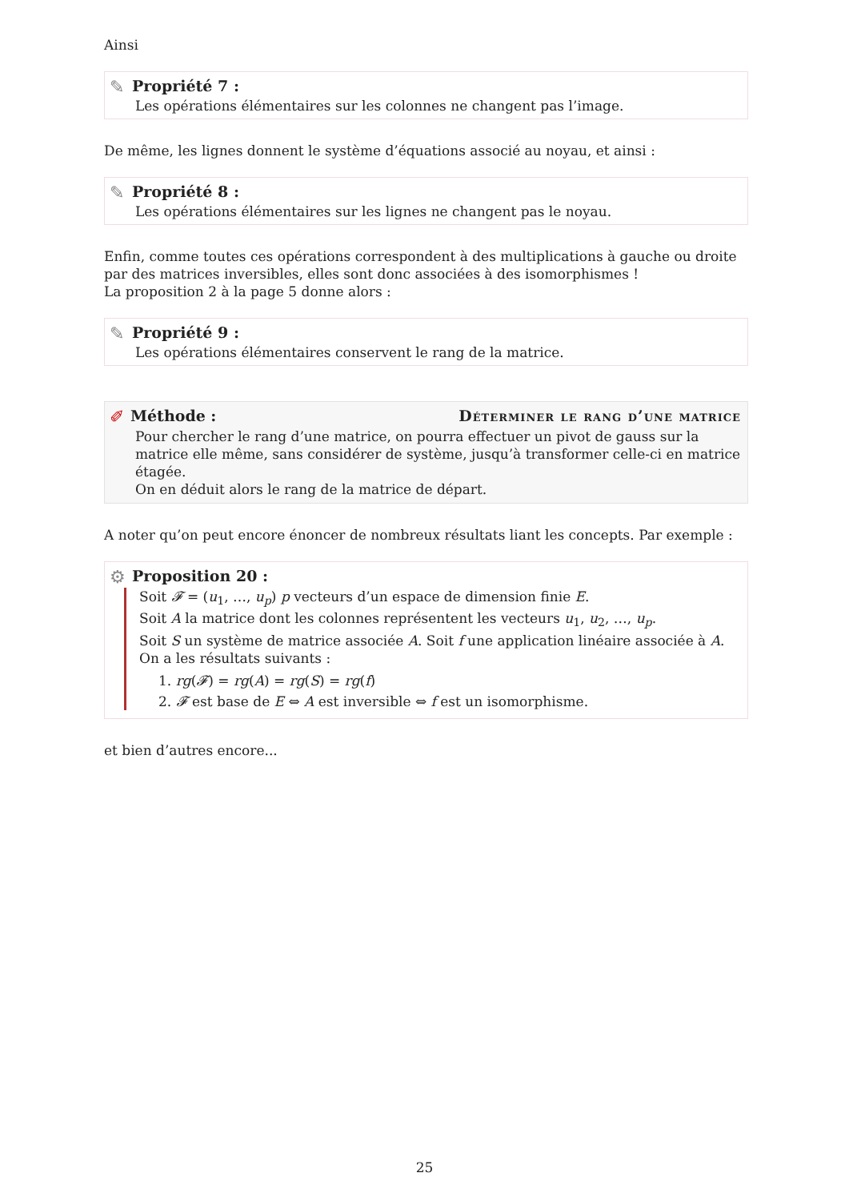Ainsi
✎
Propriété 7 :
Les opérations élémentaires sur les colonnes ne changent pas l’image.
De même, les lignes donnent le système d’équations associé au noyau, et ainsi :
✎
Propriété 8 :
Les opérations élémentaires sur les lignes ne changent pas le noyau.
Enfin, comme toutes ces opérations correspondent à des multiplications à gauche ou droite par des matrices inversibles, elles sont donc associées à des isomorphismes !
La proposition 2 à la page 5 donne alors :
✎
Propriété 9 :
Les opérations élémentaires conservent le rang de la matrice.
✐
Méthode : Déterminer le rang d’une matrice
Pour chercher le rang d’une matrice, on pourra effectuer un pivot de gauss sur la matrice elle même, sans considérer de système, jusqu’à transformer celle-ci en matrice étagée.
On en déduit alors le rang de la matrice de départ.
A noter qu’on peut encore énoncer de nombreux résultats liant les concepts. Par exemple :
⚙
Proposition 20 :
Soit 𝓕 = (u<sub>1</sub>, …, u<sub>p</sub>) p vecteurs d’un espace de dimension finie E.
Soit A la matrice dont les colonnes représentent les vecteurs u<sub>1</sub>, u<sub>2</sub>, …, u<sub>p</sub>.
Soit S un système de matrice associée A. Soit f une application linéaire associée à A.
On a les résultats suivants :
1. rg(𝓕) = rg(A) = rg(S) = rg(f)
2. 𝓕 est base de E ⇔ A est inversible ⇔ f est un isomorphisme.
et bien d’autres encore...
25